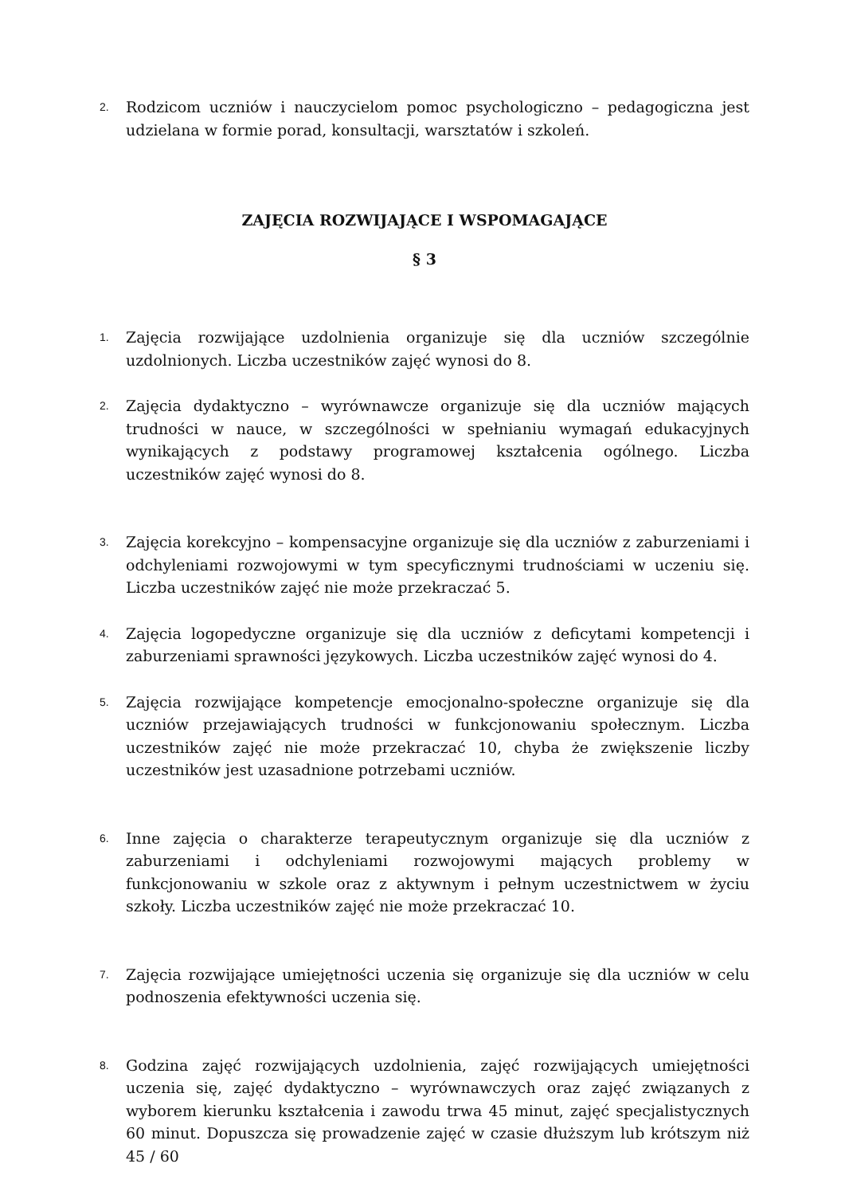2. Rodzicom uczniów i nauczycielom pomoc psychologiczno – pedagogiczna jest udzielana w formie porad, konsultacji, warsztatów i szkoleń.
ZAJĘCIA ROZWIJAJĄCE I WSPOMAGAJĄCE
§ 3
1. Zajęcia rozwijające uzdolnienia organizuje się dla uczniów szczególnie uzdolnionych. Liczba uczestników zajęć wynosi do 8.
2. Zajęcia dydaktyczno – wyrównawcze organizuje się dla uczniów mających trudności w nauce, w szczególności w spełnianiu wymagań edukacyjnych wynikających z podstawy programowej kształcenia ogólnego. Liczba uczestników zajęć wynosi do 8.
3. Zajęcia korekcyjno – kompensacyjne organizuje się dla uczniów z zaburzeniami i odchyleniami rozwojowymi w tym specyficznymi trudnościami w uczeniu się. Liczba uczestników zajęć nie może przekraczać 5.
4. Zajęcia logopedyczne organizuje się dla uczniów z deficytami kompetencji i zaburzeniami sprawności językowych. Liczba uczestników zajęć wynosi do 4.
5. Zajęcia rozwijające kompetencje emocjonalno-społeczne organizuje się dla uczniów przejawiających trudności w funkcjonowaniu społecznym. Liczba uczestników zajęć nie może przekraczać 10, chyba że zwiększenie liczby uczestników jest uzasadnione potrzebami uczniów.
6. Inne zajęcia o charakterze terapeutycznym organizuje się dla uczniów z zaburzeniami i odchyleniami rozwojowymi mających problemy w funkcjonowaniu w szkole oraz z aktywnym i pełnym uczestnictwem w życiu szkoły. Liczba uczestników zajęć nie może przekraczać 10.
7. Zajęcia rozwijające umiejętności uczenia się organizuje się dla uczniów w celu podnoszenia efektywności uczenia się.
8. Godzina zajęć rozwijających uzdolnienia, zajęć rozwijających umiejętności uczenia się, zajęć dydaktyczno – wyrównawczych oraz zajęć związanych z wyborem kierunku kształcenia i zawodu trwa 45 minut, zajęć specjalistycznych 60 minut. Dopuszcza się prowadzenie zajęć w czasie dłuższym lub krótszym niż 45 / 60